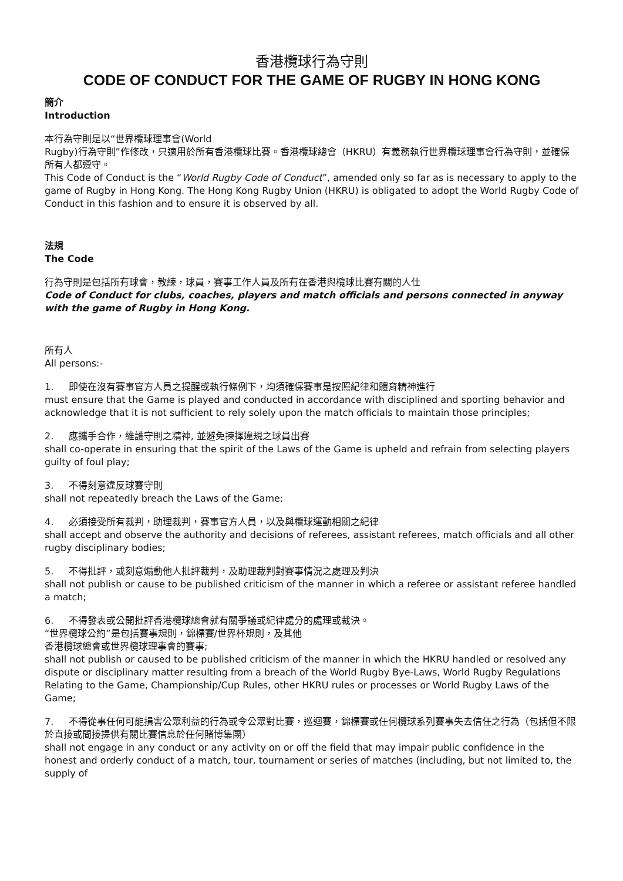香港欖球行為守則
CODE OF CONDUCT FOR THE GAME OF RUGBY IN HONG KONG
簡介
Introduction
本行為守則是以“世界欖球理事會(World
Rugby)行為守則”作修改，只適用於所有香港欖球比賽。香港欖球總會（HKRU）有義務執行世界欖球理事會行為守則，並確保所有人都遵守。
This Code of Conduct is the “World Rugby Code of Conduct”, amended only so far as is necessary to apply to the game of Rugby in Hong Kong. The Hong Kong Rugby Union (HKRU) is obligated to adopt the World Rugby Code of Conduct in this fashion and to ensure it is observed by all.
法規
The Code
行為守則是包括所有球會，教練，球員，賽事工作人員及所有在香港與欖球比賽有關的人仕
Code of Conduct for clubs, coaches, players and match officials and persons connected in anyway with the game of Rugby in Hong Kong.
所有人
All persons:-
1. 即使在沒有賽事官方人員之提醒或執行條例下，均須確保賽事是按照紀律和體育精神進行
must ensure that the Game is played and conducted in accordance with disciplined and sporting behavior and acknowledge that it is not sufficient to rely solely upon the match officials to maintain those principles;
2. 應攜手合作，維護守則之精神, 並避免揀擇違規之球員出賽
shall co-operate in ensuring that the spirit of the Laws of the Game is upheld and refrain from selecting players guilty of foul play;
3. 不得刻意違反球賽守則
shall not repeatedly breach the Laws of the Game;
4. 必須接受所有裁判，助理裁判，賽事官方人員，以及與欖球運動相關之紀律
shall accept and observe the authority and decisions of referees, assistant referees, match officials and all other rugby disciplinary bodies;
5. 不得批評，或刻意煽動他人批評裁判，及助理裁判對賽事情況之處理及判決
shall not publish or cause to be published criticism of the manner in which a referee or assistant referee handled a match;
6. 不得發表或公開批評香港欖球總會就有關爭議或紀律處分的處理或裁決。
“世界欖球公約”是包括賽事規則，錦標賽/世界杯規則，及其他
香港欖球總會或世界欖球理事會的賽事;
shall not publish or caused to be published criticism of the manner in which the HKRU handled or resolved any dispute or disciplinary matter resulting from a breach of the World Rugby Bye-Laws, World Rugby Regulations Relating to the Game, Championship/Cup Rules, other HKRU rules or processes or World Rugby Laws of the Game;
7. 不得從事任何可能損害公眾利益的行為或令公眾對比賽，巡迴賽，錦標賽或任何欖球系列賽事失去信任之行為（包括但不限於直接或間接提供有關比賽信息於任何賭博集團）
shall not engage in any conduct or any activity on or off the field that may impair public confidence in the honest and orderly conduct of a match, tour, tournament or series of matches (including, but not limited to, the supply of